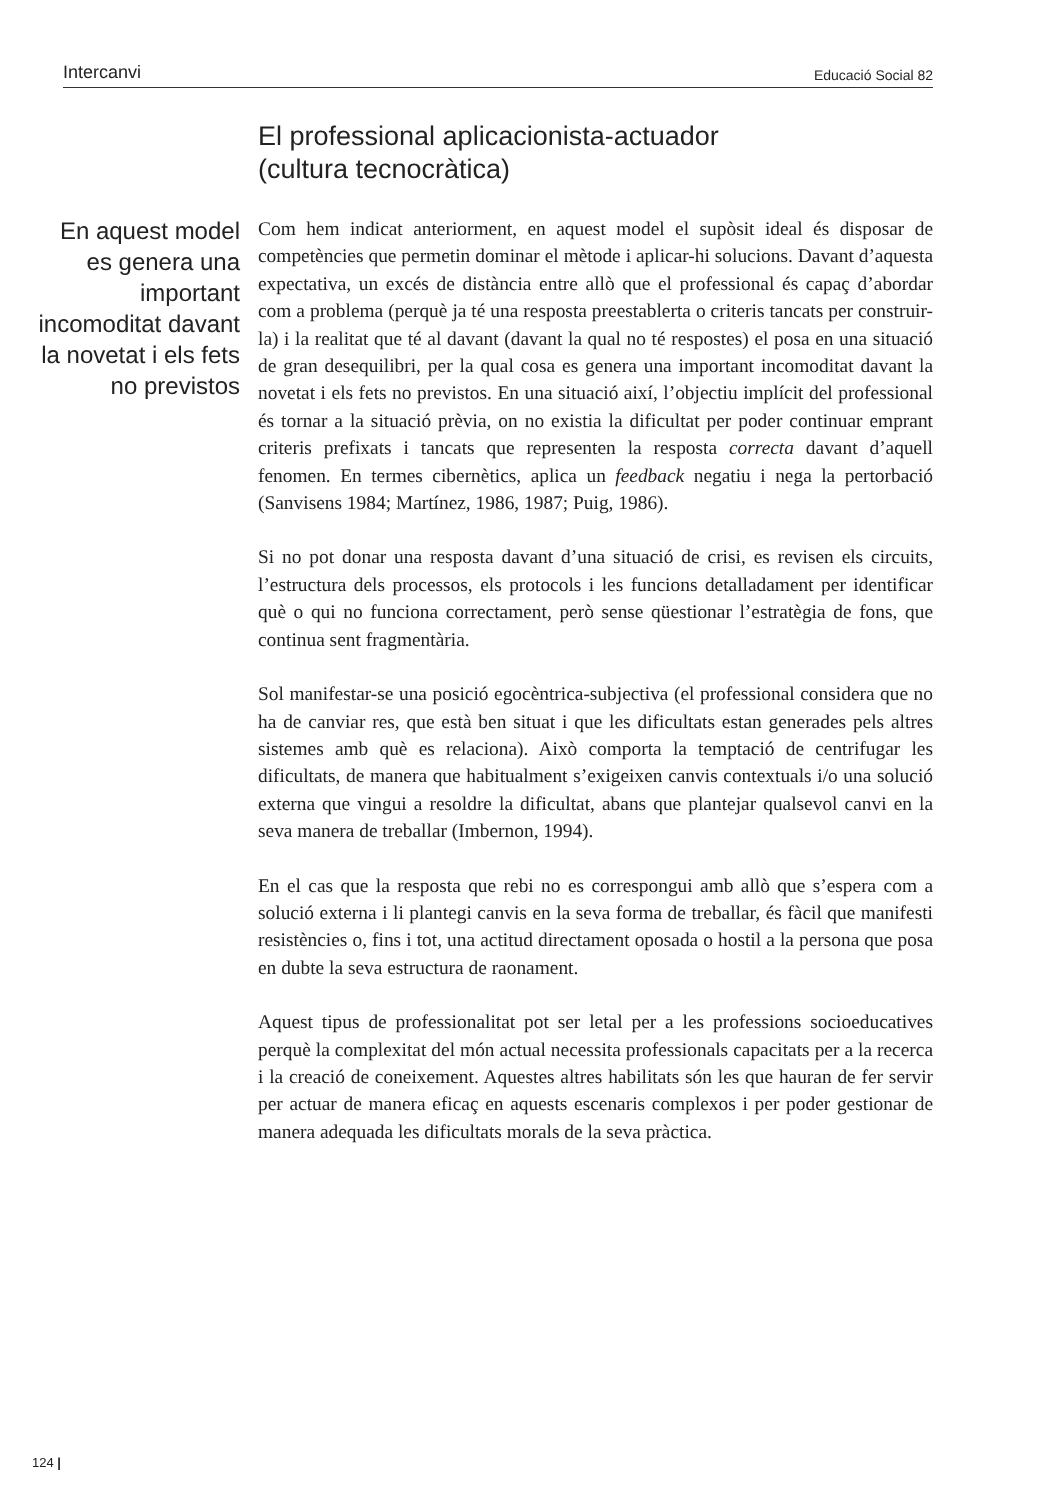Intercanvi Educació Social 82
El professional aplicacionista-actuador
(cultura tecnocràtica)
En aquest model es genera una important incomoditat davant la novetat i els fets no previstos
Com hem indicat anteriorment, en aquest model el supòsit ideal és disposar de competències que permetin dominar el mètode i aplicar-hi solucions. Davant d’aquesta expectativa, un excés de distància entre allò que el professional és capaç d’abordar com a problema (perquè ja té una resposta preestablerta o criteris tancats per construir-la) i la realitat que té al davant (davant la qual no té respostes) el posa en una situació de gran desequilibri, per la qual cosa es genera una important incomoditat davant la novetat i els fets no previstos. En una situació així, l’objectiu implícit del professional és tornar a la situació prèvia, on no existia la dificultat per poder continuar emprant criteris prefixats i tancats que representen la resposta correcta davant d’aquell fenomen. En termes cibernètics, aplica un feedback negatiu i nega la pertorbació (Sanvisens 1984; Martínez, 1986, 1987; Puig, 1986).
Si no pot donar una resposta davant d’una situació de crisi, es revisen els circuits, l’estructura dels processos, els protocols i les funcions detalladament per identificar què o qui no funciona correctament, però sense qüestionar l’estratègia de fons, que continua sent fragmentària.
Sol manifestar-se una posició egocèntrica-subjectiva (el professional considera que no ha de canviar res, que està ben situat i que les dificultats estan generades pels altres sistemes amb què es relaciona). Això comporta la temptació de centrifugar les dificultats, de manera que habitualment s’exigeixen canvis contextuals i/o una solució externa que vingui a resoldre la dificultat, abans que plantejar qualsevol canvi en la seva manera de treballar (Imbernon, 1994).
En el cas que la resposta que rebi no es correspongui amb allò que s’espera com a solució externa i li plantegi canvis en la seva forma de treballar, és fàcil que manifesti resistències o, fins i tot, una actitud directament oposada o hostil a la persona que posa en dubte la seva estructura de raonament.
Aquest tipus de professionalitat pot ser letal per a les professions socioeducatives perquè la complexitat del món actual necessita professionals capacitats per a la recerca i la creació de coneixement. Aquestes altres habilitats són les que hauran de fer servir per actuar de manera eficaç en aquests escenaris complexos i per poder gestionar de manera adequada les dificultats morals de la seva pràctica.
124 |